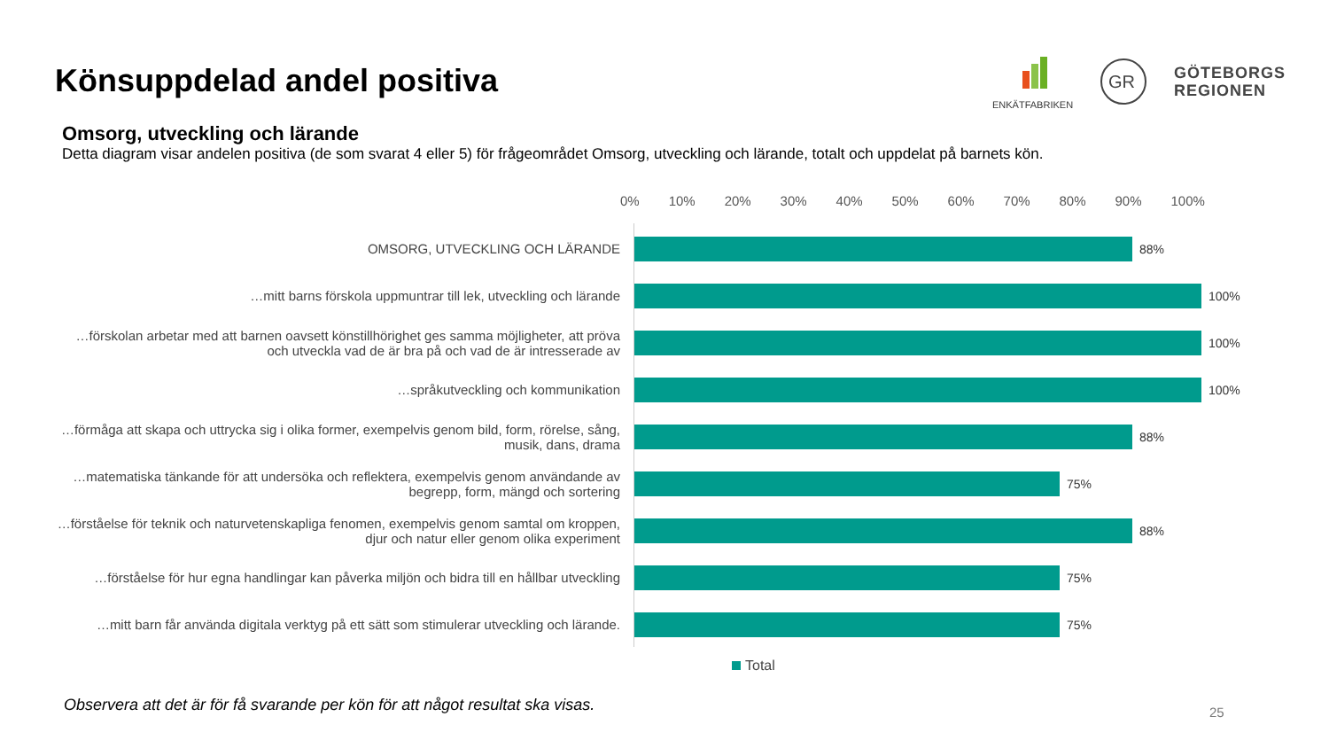Könsuppdelad andel positiva
ENKÄTFABRIKEN
GR
GÖTEBORGS
REGIONEN
Omsorg, utveckling och lärande
Detta diagram visar andelen positiva (de som svarat 4 eller 5) för frågeområdet Omsorg, utveckling och lärande, totalt och uppdelat på barnets kön.
0% 10% 20% 30% 40% 50% 60% 70% 80% 90% 100%
OMSORG, UTVECKLING OCH LÄRANDE 88%
…mitt barns förskola uppmuntrar till lek, utveckling och lärande 100%
…förskolan arbetar med att barnen oavsett könstillhörighet ges samma möjligheter, att pröva och utveckla vad de är bra på och vad de är intresserade av
100%
…språkutveckling och kommunikation 100%
…förmåga att skapa och uttrycka sig i olika former, exempelvis genom bild, form, rörelse, sång, musik, dans, drama
88%
…matematiska tänkande för att undersöka och reflektera, exempelvis genom användande av begrepp, form, mängd och sortering
75%
…förståelse för teknik och naturvetenskapliga fenomen, exempelvis genom samtal om kroppen, djur och natur eller genom olika experiment
88%
…förståelse för hur egna handlingar kan påverka miljön och bidra till en hållbar utveckling
75%
…mitt barn får använda digitala verktyg på ett sätt som stimulerar utveckling och lärande.
75%
Total
Observera att det är för få svarande per kön för att något resultat ska visas.
25